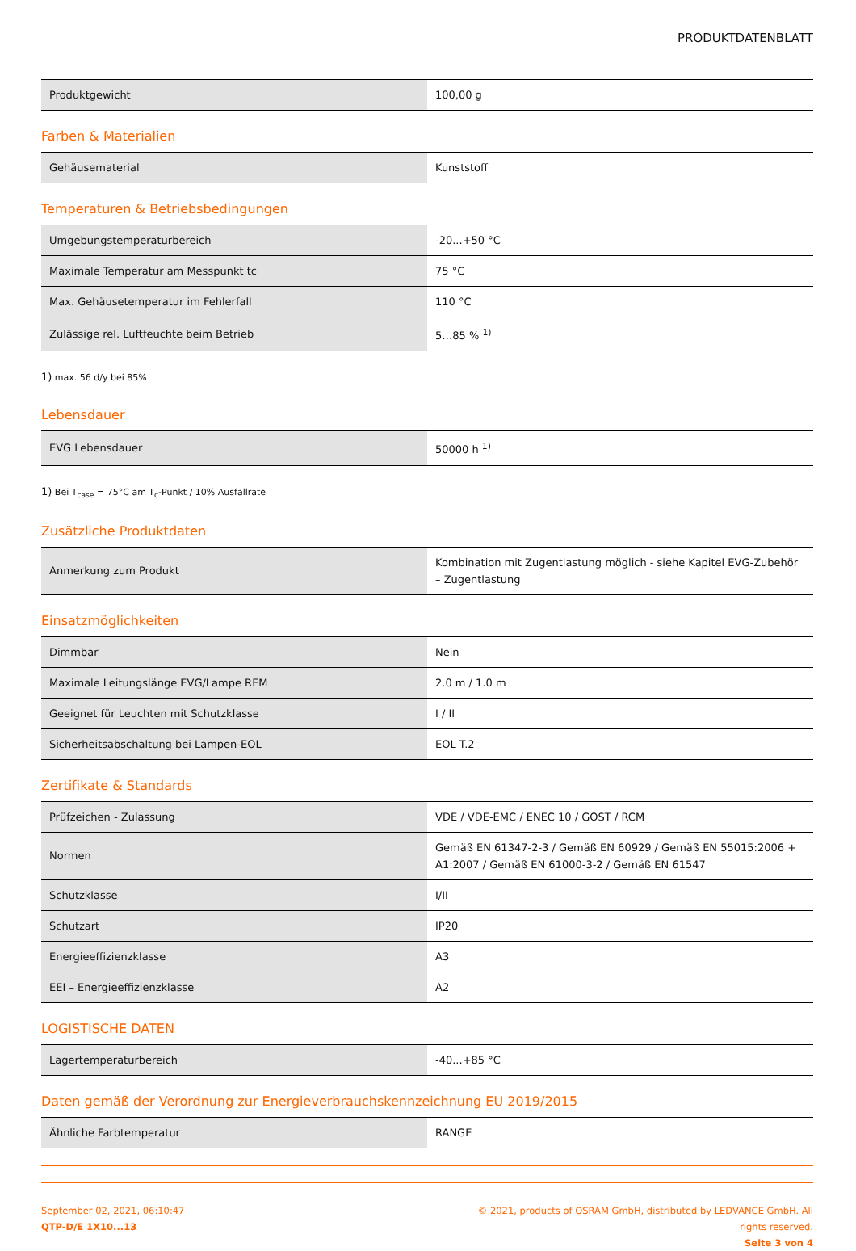PRODUKTDATENBLATT
| Produktgewicht | 100,00 g |
Farben & Materialien
| Gehäusematerial | Kunststoff |
Temperaturen & Betriebsbedingungen
| Umgebungstemperaturbereich | -20...+50 °C |
| Maximale Temperatur am Messpunkt tc | 75 °C |
| Max. Gehäusetemperatur im Fehlerfall | 110 °C |
| Zulässige rel. Luftfeuchte beim Betrieb | 5…85 % <sup>1)</sup> |
1) max. 56 d/y bei 85%
Lebensdauer
| EVG Lebensdauer | 50000 h <sup>1)</sup> |
1) Bei T<sub>case</sub> = 75°C am T<sub>c</sub>-Punkt / 10% Ausfallrate
Zusätzliche Produktdaten
| Anmerkung zum Produkt | Kombination mit Zugentlastung möglich - siehe Kapitel EVG-Zubehör – Zugentlastung |
Einsatzmöglichkeiten
| Dimmbar | Nein |
| Maximale Leitungslänge EVG/Lampe REM | 2.0 m / 1.0 m |
| Geeignet für Leuchten mit Schutzklasse | I / II |
| Sicherheitsabschaltung bei Lampen-EOL | EOL T.2 |
Zertifikate & Standards
| Prüfzeichen - Zulassung | VDE / VDE-EMC / ENEC 10 / GOST / RCM |
| Normen | Gemäß EN 61347-2-3 / Gemäß EN 60929 / Gemäß EN 55015:2006 + A1:2007 / Gemäß EN 61000-3-2 / Gemäß EN 61547 |
| Schutzklasse | I/II |
| Schutzart | IP20 |
| Energieeffizienzklasse | A3 |
| EEI – Energieeffizienzklasse | A2 |
LOGISTISCHE DATEN
| Lagertemperaturbereich | -40...+85 °C |
Daten gemäß der Verordnung zur Energieverbrauchskennzeichnung EU 2019/2015
| Ähnliche Farbtemperatur | RANGE |
September 02, 2021, 06:10:47
QTP-D/E 1X10...13
© 2021, products of OSRAM GmbH, distributed by LEDVANCE GmbH. All rights reserved.
Seite 3 von 4